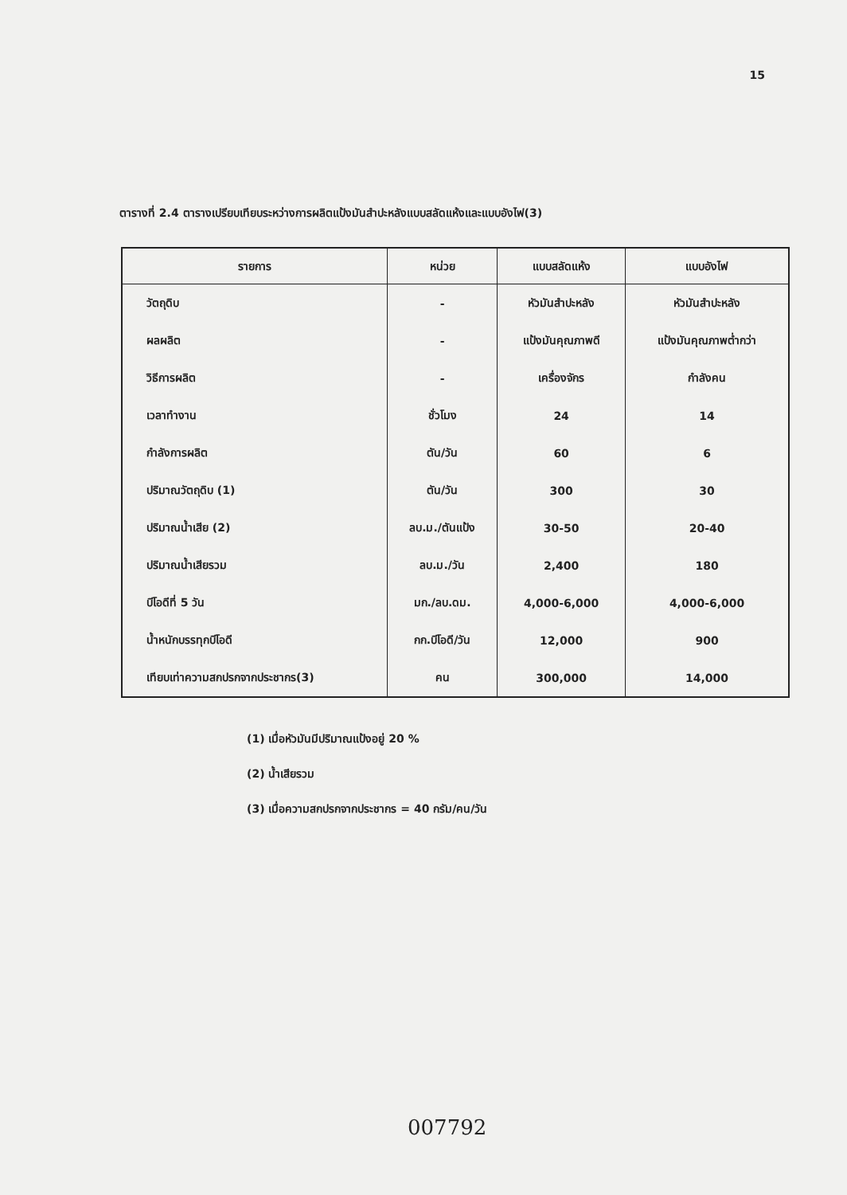15
ตารางที่ 2.4 ตารางเปรียบเทียบระหว่างการผลิตแป้งมันสำปะหลังแบบสลัดแห้งและแบบอังไฟ(3)
| รายการ | หน่วย | แบบสลัดแห้ง | แบบอังไฟ |
| --- | --- | --- | --- |
| วัตถุดิบ | - | หัวมันสำปะหลัง | หัวมันสำปะหลัง |
| ผลผลิต | - | แป้งมันคุณภาพดี | แป้งมันคุณภาพต่ำกว่า |
| วิธีการผลิต | - | เครื่องจักร | กำลังคน |
| เวลาทำงาน | ชั่วโมง | 24 | 14 |
| กำลังการผลิต | ตัน/วัน | 60 | 6 |
| ปริมาณวัตถุดิบ (1) | ตัน/วัน | 300 | 30 |
| ปริมาณน้ำเสีย (2) | ลบ.ม./ตันแป้ง | 30-50 | 20-40 |
| ปริมาณน้ำเสียรวม | ลบ.ม./วัน | 2,400 | 180 |
| บีโอดีที่ 5 วัน | มก./ลบ.ดม. | 4,000-6,000 | 4,000-6,000 |
| น้ำหนักบรรทุกบีโอดี | กก.บีโอดี/วัน | 12,000 | 900 |
| เทียบเท่าความสกปรกจากประชากร(3) | คน | 300,000 | 14,000 |
(1) เมื่อหัวมันมีปริมาณแป้งอยู่ 20 %
(2) น้ำเสียรวม
(3) เมื่อความสกปรกจากประชากร = 40 กรัม/คน/วัน
007792